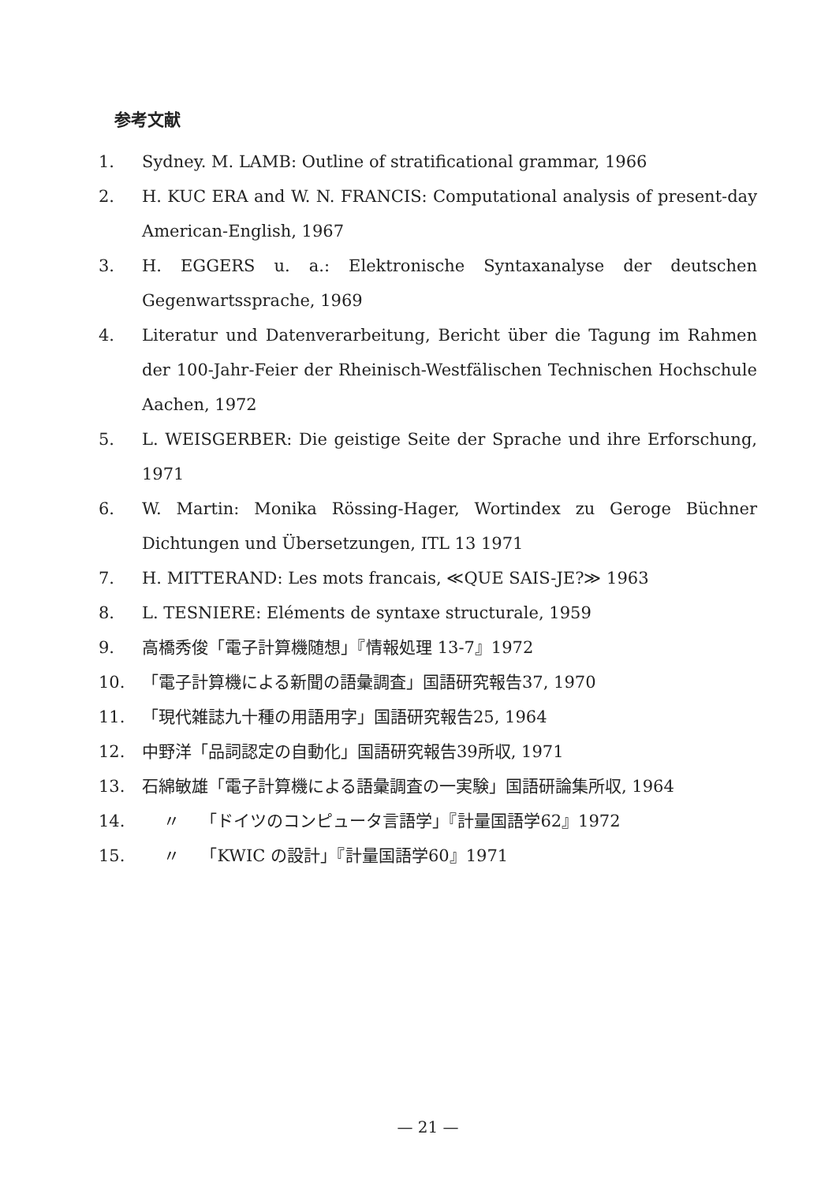参考文献
1. Sydney. M. LAMB: Outline of stratificational grammar, 1966
2. H. KUC ERA and W. N. FRANCIS: Computational analysis of present-day American-English, 1967
3. H. EGGERS u. a.: Elektronische Syntaxanalyse der deutschen Gegenwartssprache, 1969
4. Literatur und Datenverarbeitung, Bericht über die Tagung im Rahmen der 100-Jahr-Feier der Rheinisch-Westfälischen Technischen Hochschule Aachen, 1972
5. L. WEISGERBER: Die geistige Seite der Sprache und ihre Erforschung, 1971
6. W. Martin: Monika Rössing-Hager, Wortindex zu Geroge Büchner Dichtungen und Übersetzungen, ITL 13 1971
7. H. MITTERAND: Les mots francais, ≪QUE SAIS-JE?≫ 1963
8. L. TESNIERE: Eléments de syntaxe structurale, 1959
9. 高橋秀俊「電子計算機随想」『情報処理 13-7』1972
10. 「電子計算機による新聞の語彙調査」国語研究報告37, 1970
11. 「現代雑誌九十種の用語用字」国語研究報告25, 1964
12. 中野洋「品詞認定の自動化」国語研究報告39所収, 1971
13. 石綿敏雄「電子計算機による語彙調査の一実験」国語研論集所収, 1964
14. 〃 「ドイツのコンピュータ言語学」『計量国語学62』1972
15. 〃 「KWIC の設計」『計量国語学60』1971
— 21 —